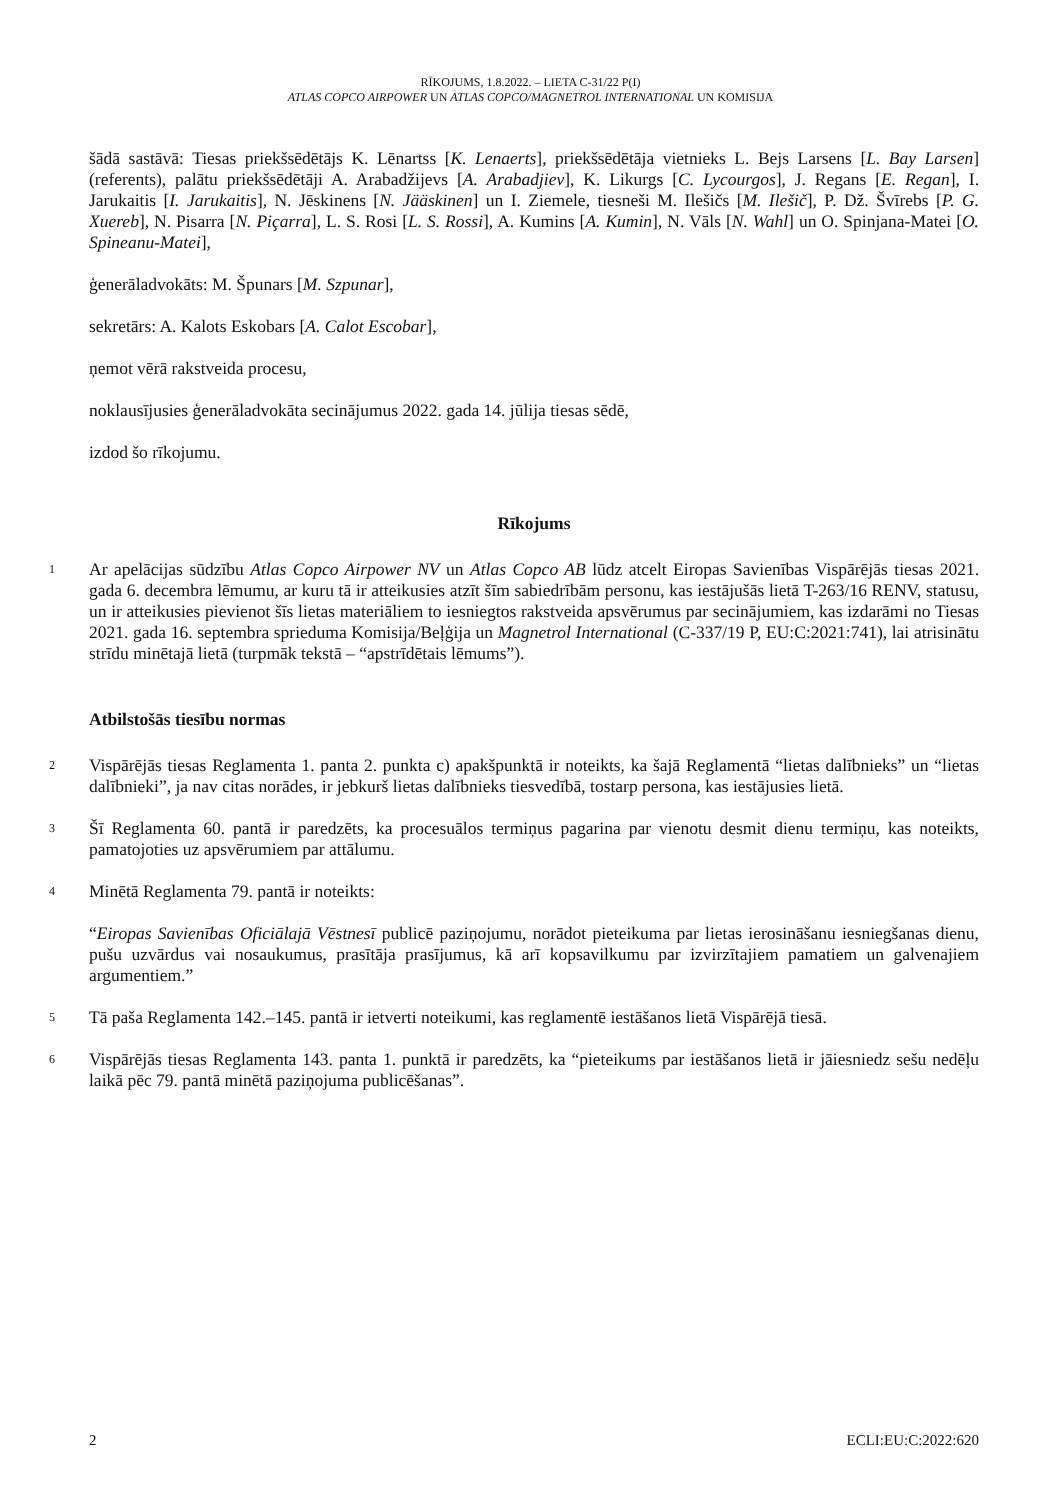RĪKOJUMS, 1.8.2022. – LIETA C-31/22 P(I)
ATLAS COPCO AIRPOWER UN ATLAS COPCO/MAGNETROL INTERNATIONAL UN KOMISIJA
šādā sastāvā: Tiesas priekšsēdētājs K. Lēnartss [K. Lenaerts], priekšsēdētāja vietnieks L. Bejs Larsens [L. Bay Larsen] (referents), palātu priekšsēdētāji A. Arabadžijevs [A. Arabadjiev], K. Likurgs [C. Lycourgos], J. Regans [E. Regan], I. Jarukaitis [I. Jarukaitis], N. Jēskinens [N. Jääskinen] un I. Ziemele, tiesneši M. Ilešičs [M. Ilešič], P. Dž. Švīrebs [P. G. Xuereb], N. Pisarra [N. Piçarra], L. S. Rosi [L. S. Rossi], A. Kumins [A. Kumin], N. Vāls [N. Wahl] un O. Spinjana-Matei [O. Spineanu-Matei],
ģenerāladvokāts: M. Špunars [M. Szpunar],
sekretārs: A. Kalots Eskobars [A. Calot Escobar],
ņemot vērā rakstveida procesu,
noklausījusies ģenerāladvokāta secinājumus 2022. gada 14. jūlija tiesas sēdē,
izdod šo rīkojumu.
Rīkojums
1
Ar apelācijas sūdzību Atlas Copco Airpower NV un Atlas Copco AB lūdz atcelt Eiropas Savienības Vispārējās tiesas 2021. gada 6. decembra lēmumu, ar kuru tā ir atteikusies atzīt šīm sabiedrībām personu, kas iestājušās lietā T-263/16 RENV, statusu, un ir atteikusies pievienot šīs lietas materiāliem to iesniegtos rakstveida apsvērumus par secinājumiem, kas izdarāmi no Tiesas 2021. gada 16. septembra sprieduma Komisija/Beļģija un Magnetrol International (C-337/19 P, EU:C:2021:741), lai atrisinātu strīdu minētajā lietā (turpmāk tekstā – “apstrīdētais lēmums”).
Atbilstošās tiesību normas
2
Vispārējās tiesas Reglamenta 1. panta 2. punkta c) apakšpunktā ir noteikts, ka šajā Reglamentā “lietas dalībnieks” un “lietas dalībnieki”, ja nav citas norādes, ir jebkurš lietas dalībnieks tiesvedībā, tostarp persona, kas iestājusies lietā.
3
Šī Reglamenta 60. pantā ir paredzēts, ka procesuālos termiņus pagarina par vienotu desmit dienu termiņu, kas noteikts, pamatojoties uz apsvērumiem par attālumu.
4
Minētā Reglamenta 79. pantā ir noteikts:
“Eiropas Savienības Oficiālajā Vēstnesī publicē paziņojumu, norādot pieteikuma par lietas ierosināšanu iesniegšanas dienu, pušu uzvārdus vai nosaukumus, prasītāja prasījumus, kā arī kopsavilkumu par izvirzītajiem pamatiem un galvenajiem argumentiem.”
5
Tā paša Reglamenta 142.–145. pantā ir ietverti noteikumi, kas reglamentē iestāšanos lietā Vispārējā tiesā.
6
Vispārējās tiesas Reglamenta 143. panta 1. punktā ir paredzēts, ka “pieteikums par iestāšanos lietā ir jāiesniedz sešu nedēļu laikā pēc 79. pantā minētā paziņojuma publicēšanas”.
2 ECLI:EU:C:2022:620